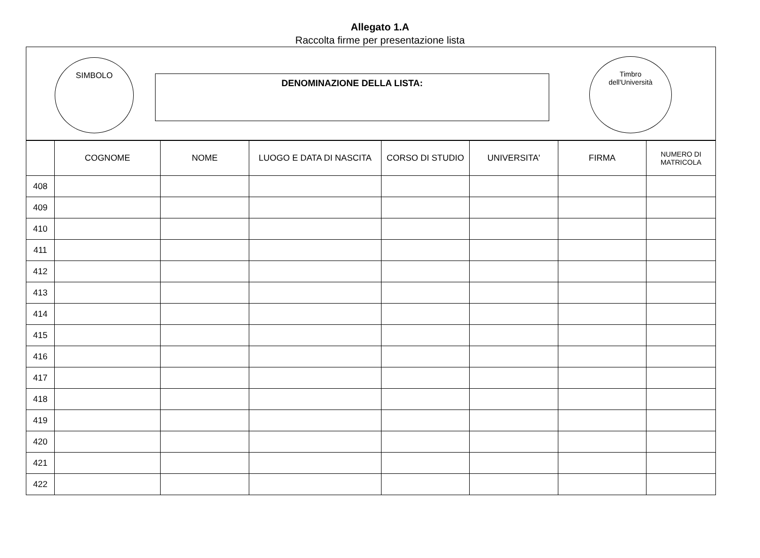Allegato 1.A
Raccolta firme per presentazione lista
SIMBOLO
DENOMINAZIONE DELLA LISTA:
Timbro
dell'Università
| | COGNOME | NOME | LUOGO E DATA DI NASCITA | CORSO DI STUDIO | UNIVERSITA' | FIRMA | NUMERO DI MATRICOLA |
| --- | --- | --- | --- | --- | --- | --- | --- |
| 408 | | | | | | | |
| 409 | | | | | | | |
| 410 | | | | | | | |
| 411 | | | | | | | |
| 412 | | | | | | | |
| 413 | | | | | | | |
| 414 | | | | | | | |
| 415 | | | | | | | |
| 416 | | | | | | | |
| 417 | | | | | | | |
| 418 | | | | | | | |
| 419 | | | | | | | |
| 420 | | | | | | | |
| 421 | | | | | | | |
| 422 | | | | | | | |